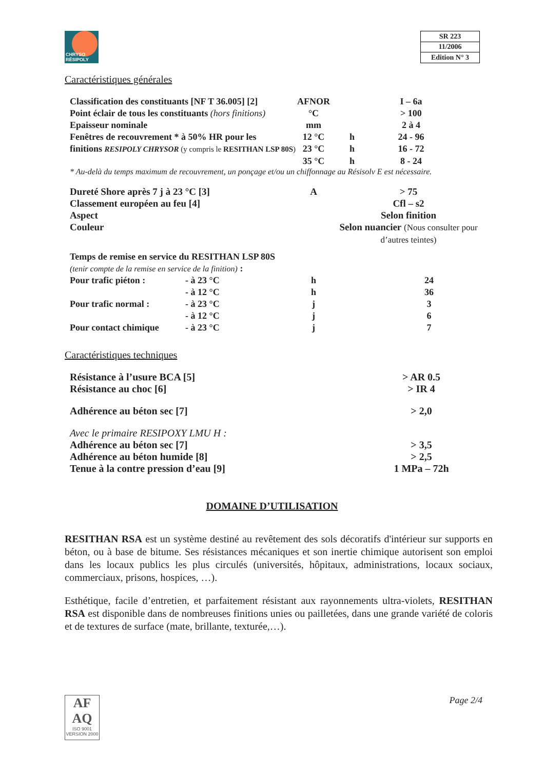CHRYSO
RÉSIPOLY
| SR 223 |
| 11/2006 |
| Edition N° 3 |
Caractéristiques générales
| Classification des constituants [NF T 36.005] [2] | AFNOR | | I – 6a |
| Point éclair de tous les constituants (hors finitions) | °C | | > 100 |
| Epaisseur nominale | mm | | 2 à 4 |
| Fenêtres de recouvrement * à 50% HR pour les | 12 °C | h | 24 - 96 |
| finitions RESIPOLY CHRYSOR (y compris le RESITHAN LSP 80S ) | 23 °C | h | 16 - 72 |
| | 35 °C | h | 8 - 24 |
* Au-delà du temps maximum de recouvrement, un ponçage et/ou un chiffonnage au Résisolv E est nécessaire.
| Dureté Shore après 7 j à 23 °C [3] | A | > 75 |
| Classement européen au feu [4] | | Cfl – s2 |
| Aspect | | Selon finition |
| Couleur | | Selon nuancier (Nous consulter pour d’autres teintes) |
| Temps de remise en service du RESITHAN LSP 80S | | | |
| (tenir compte de la remise en service de la finition) : | | | |
| Pour trafic piéton : | - à 23 °C | h | 24 |
| | - à 12 °C | h | 36 |
| Pour trafic normal : | - à 23 °C | j | 3 |
| | - à 12 °C | j | 6 |
| Pour contact chimique | - à 23 °C | j | 7 |
Caractéristiques techniques
| Résistance à l’usure BCA [5] | > AR 0.5 |
| Résistance au choc [6] | > IR 4 |
| Adhérence au béton sec [7] | > 2,0 |
| Avec le primaire RESIPOXY LMU H : | |
| Adhérence au béton sec [7] | > 3,5 |
| Adhérence au béton humide [8] | > 2,5 |
| Tenue à la contre pression d’eau [9] | 1 MPa – 72h |
DOMAINE D’UTILISATION
RESITHAN RSA est un système destiné au revêtement des sols décoratifs d'intérieur sur supports en béton, ou à base de bitume. Ses résistances mécaniques et son inertie chimique autorisent son emploi dans les locaux publics les plus circulés (universités, hôpitaux, administrations, locaux sociaux, commerciaux, prisons, hospices, …).
Esthétique, facile d’entretien, et parfaitement résistant aux rayonnements ultra-violets, RESITHAN RSA est disponible dans de nombreuses finitions unies ou pailletées, dans une grande variété de coloris et de textures de surface (mate, brillante, texturée,…).
AF
AQ
ISO 9001
VERSION 2000
Page 2/4